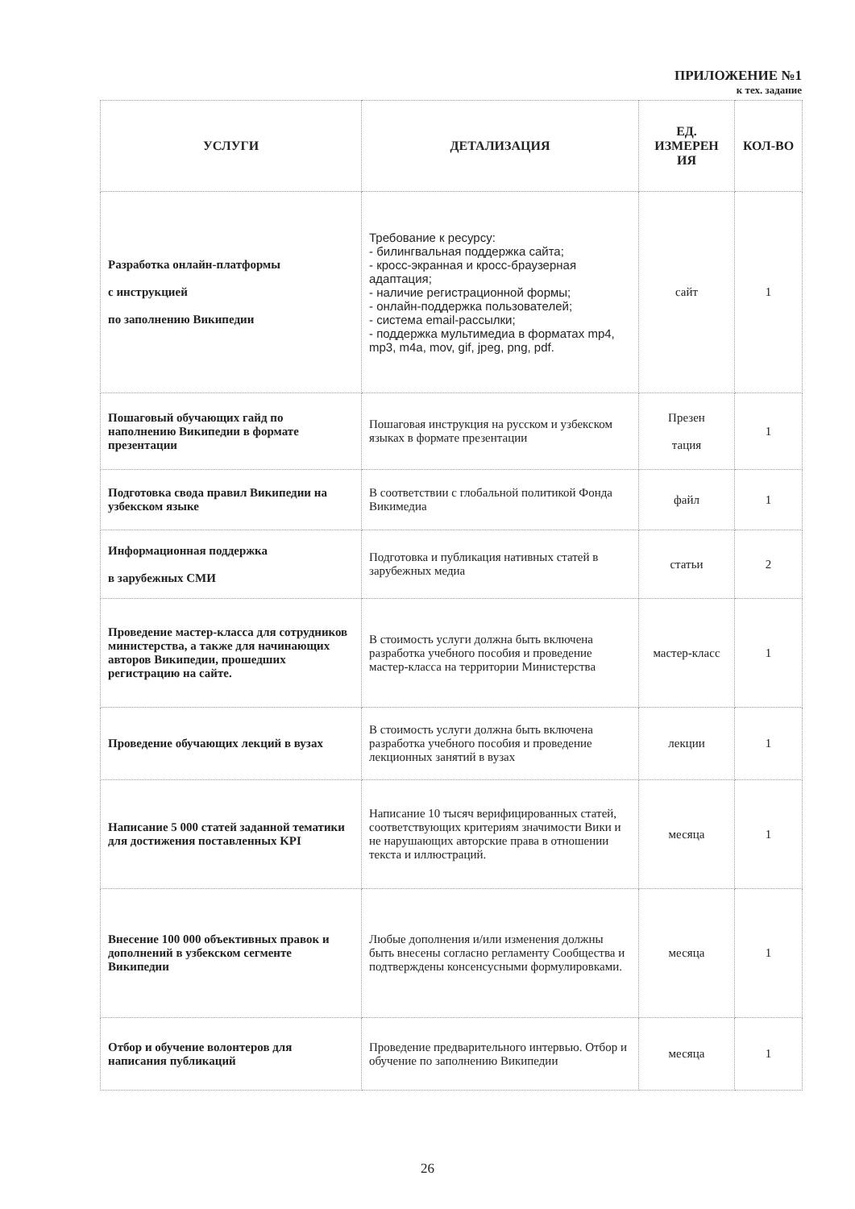ПРИЛОЖЕНИЕ №1
к тех. задание
| УСЛУГИ | ДЕТАЛИЗАЦИЯ | ЕД. ИЗМЕРЕН ИЯ | КОЛ-ВО |
| --- | --- | --- | --- |
| Разработка онлайн-платформы с инструкцией по заполнению Википедии | Требование к ресурсу: - билингвальная поддержка сайта; - кросс-экранная и кросс-браузерная адаптация; - наличие регистрационной формы; - онлайн-поддержка пользователей; - система email-рассылки; - поддержка мультимедиа в форматах mp4, mp3, m4a, mov, gif, jpeg, png, pdf. | сайт | 1 |
| Пошаговый обучающих гайд по наполнению Википедии в формате презентации | Пошаговая инструкция на русском и узбекском языках в формате презентации | Презен тация | 1 |
| Подготовка свода правил Википедии на узбекском языке | В соответствии с глобальной политикой Фонда Викимедиа | файл | 1 |
| Информационная поддержка в зарубежных СМИ | Подготовка и публикация нативных статей в зарубежных медиа | статьи | 2 |
| Проведение мастер-класса для сотрудников министерства, а также для начинающих авторов Википедии, прошедших регистрацию на сайте. | В стоимость услуги должна быть включена разработка учебного пособия и проведение мастер-класса на территории Министерства | мастер-класс | 1 |
| Проведение обучающих лекций в вузах | В стоимость услуги должна быть включена разработка учебного пособия и проведение лекционных занятий в вузах | лекции | 1 |
| Написание 5 000 статей заданной тематики для достижения поставленных KPI | Написание 10 тысяч верифицированных статей, соответствующих критериям значимости Вики и не нарушающих авторские права в отношении текста и иллюстраций. | месяца | 1 |
| Внесение 100 000 объективных правок и дополнений в узбекском сегменте Википедии | Любые дополнения и/или изменения должны быть внесены согласно регламенту Сообщества и подтверждены консенсусными формулировками. | месяца | 1 |
| Отбор и обучение волонтеров для написания публикаций | Проведение предварительного интервью. Отбор и обучение по заполнению Википедии | месяца | 1 |
26